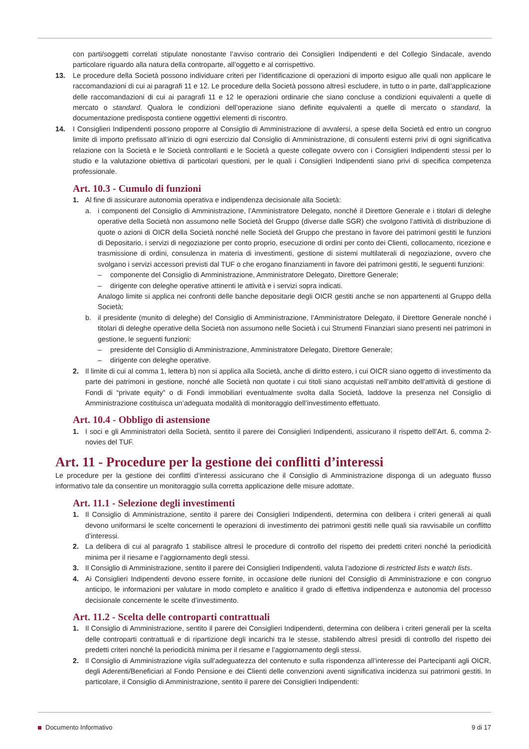con parti/soggetti correlati stipulate nonostante l’avviso contrario dei Consiglieri Indipendenti e del Collegio Sindacale, avendo particolare riguardo alla natura della controparte, all’oggetto e al corrispettivo.
13. Le procedure della Società possono individuare criteri per l’identificazione di operazioni di importo esiguo alle quali non applicare le raccomandazioni di cui ai paragrafi 11 e 12. Le procedure della Società possono altresì escludere, in tutto o in parte, dall’applicazione delle raccomandazioni di cui ai paragrafi 11 e 12 le operazioni ordinarie che siano concluse a condizioni equivalenti a quelle di mercato o standard. Qualora le condizioni dell’operazione siano definite equivalenti a quelle di mercato o standard, la documentazione predisposta contiene oggettivi elementi di riscontro.
14. I Consiglieri Indipendenti possono proporre al Consiglio di Amministrazione di avvalersi, a spese della Società ed entro un congruo limite di importo prefissato all’inizio di ogni esercizio dal Consiglio di Amministrazione, di consulenti esterni privi di ogni significativa relazione con la Società e le Società controllanti e le Società a queste collegate ovvero con i Consiglieri Indipendenti stessi per lo studio e la valutazione obiettiva di particolari questioni, per le quali i Consiglieri Indipendenti siano privi di specifica competenza professionale.
Art. 10.3 - Cumulo di funzioni
1. Al fine di assicurare autonomia operativa e indipendenza decisionale alla Società:
a. i componenti del Consiglio di Amministrazione, l’Amministratore Delegato, nonché il Direttore Generale e i titolari di deleghe operative della Società non assumono nelle Società del Gruppo (diverse dalle SGR) che svolgono l’attività di distribuzione di quote o azioni di OICR della Società nonché nelle Società del Gruppo che prestano in favore dei patrimoni gestiti le funzioni di Depositario, i servizi di negoziazione per conto proprio, esecuzione di ordini per conto dei Clienti, collocamento, ricezione e trasmissione di ordini, consulenza in materia di investimenti, gestione di sistemi multilaterali di negoziazione, ovvero che svolgano i servizi accessori previsti dal TUF o che erogano finanziamenti in favore dei patrimoni gestiti, le seguenti funzioni:
– componente del Consiglio di Amministrazione, Amministratore Delegato, Direttore Generale;
– dirigente con deleghe operative attinenti le attività e i servizi sopra indicati.
Analogo limite si applica nei confronti delle banche depositarie degli OICR gestiti anche se non appartenenti al Gruppo della Società;
b. il presidente (munito di deleghe) del Consiglio di Amministrazione, l’Amministratore Delegato, il Direttore Generale nonché i titolari di deleghe operative della Società non assumono nelle Società i cui Strumenti Finanziari siano presenti nei patrimoni in gestione, le seguenti funzioni:
– presidente del Consiglio di Amministrazione, Amministratore Delegato, Direttore Generale;
– dirigente con deleghe operative.
2. Il limite di cui al comma 1, lettera b) non si applica alla Società, anche di diritto estero, i cui OICR siano oggetto di investimento da parte dei patrimoni in gestione, nonché alle Società non quotate i cui titoli siano acquistati nell’ambito dell’attività di gestione di Fondi di “private equity” o di Fondi immobiliari eventualmente svolta dalla Società, laddove la presenza nel Consiglio di Amministrazione costituisca un’adeguata modalità di monitoraggio dell’investimento effettuato.
Art. 10.4 - Obbligo di astensione
1. I soci e gli Amministratori della Società, sentito il parere dei Consiglieri Indipendenti, assicurano il rispetto dell’Art. 6, comma 2-novies del TUF.
Art. 11 - Procedure per la gestione dei conflitti d’interessi
Le procedure per la gestione dei conflitti d’interessi assicurano che il Consiglio di Amministrazione disponga di un adeguato flusso informativo tale da consentire un monitoraggio sulla corretta applicazione delle misure adottate.
Art. 11.1 - Selezione degli investimenti
1. Il Consiglio di Amministrazione, sentito il parere dei Consiglieri Indipendenti, determina con delibera i criteri generali ai quali devono uniformarsi le scelte concernenti le operazioni di investimento dei patrimoni gestiti nelle quali sia ravvisabile un conflitto d’interessi.
2. La delibera di cui al paragrafo 1 stabilisce altresì le procedure di controllo del rispetto dei predetti criteri nonché la periodicità minima per il riesame e l’aggiornamento degli stessi.
3. Il Consiglio di Amministrazione, sentito il parere dei Consiglieri Indipendenti, valuta l’adozione di restricted lists e watch lists.
4. Ai Consiglieri Indipendenti devono essere fornite, in occasione delle riunioni del Consiglio di Amministrazione e con congruo anticipo, le informazioni per valutare in modo completo e analitico il grado di effettiva indipendenza e autonomia del processo decisionale concernente le scelte d’investimento.
Art. 11.2 - Scelta delle controparti contrattuali
1. Il Consiglio di Amministrazione, sentito il parere dei Consiglieri Indipendenti, determina con delibera i criteri generali per la scelta delle controparti contrattuali e di ripartizione degli incarichi tra le stesse, stabilendo altresì presidi di controllo del rispetto dei predetti criteri nonché la periodicità minima per il riesame e l’aggiornamento degli stessi.
2. Il Consiglio di Amministrazione vigila sull’adeguatezza del contenuto e sulla rispondenza all’interesse dei Partecipanti agli OICR, degli Aderenti/Beneficiari al Fondo Pensione e dei Clienti delle convenzioni aventi significativa incidenza sui patrimoni gestiti. In particolare, il Consiglio di Amministrazione, sentito il parere dei Consiglieri Indipendenti:
Documento Informativo 9 di 17